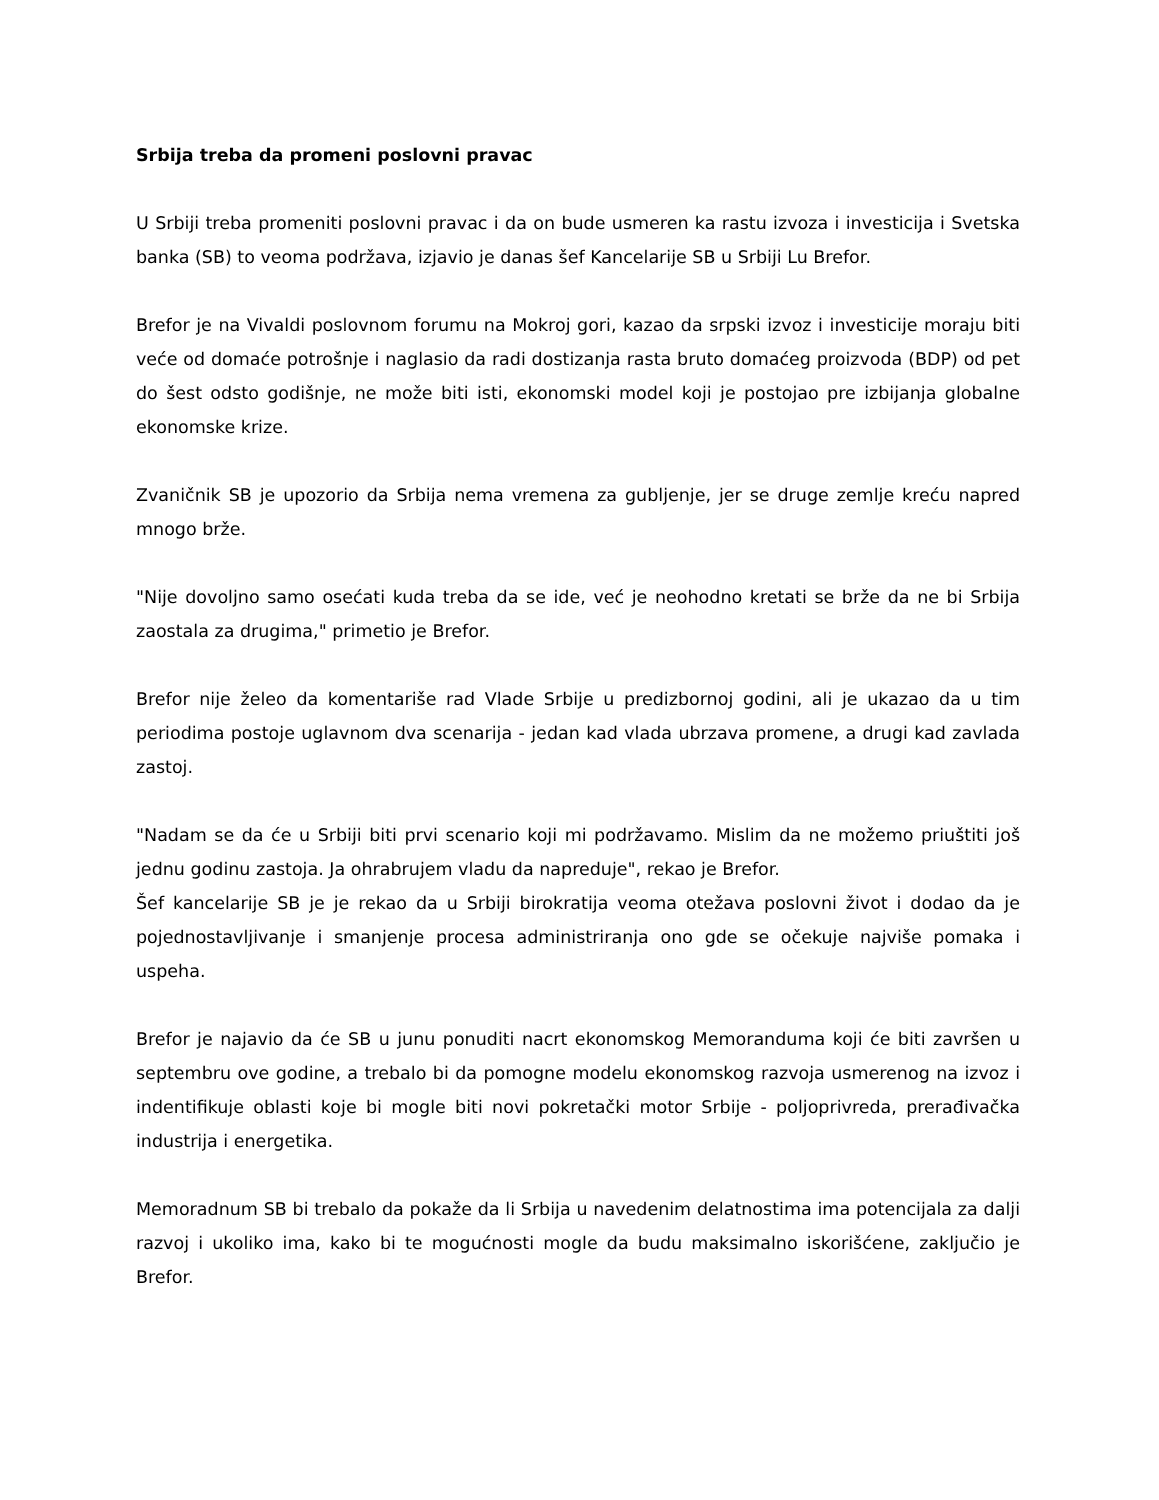Srbija treba da promeni poslovni pravac
U Srbiji treba promeniti poslovni pravac i da on bude usmeren ka rastu izvoza i investicija i Svetska banka (SB) to veoma podržava, izjavio je danas šef Kancelarije SB u Srbiji Lu Brefor.
Brefor je na Vivaldi poslovnom forumu na Mokroj gori, kazao da srpski izvoz i investicije moraju biti veće od domaće potrošnje i naglasio da radi dostizanja rasta bruto domaćeg proizvoda (BDP) od pet do šest odsto godišnje, ne može biti isti, ekonomski model koji je postojao pre izbijanja globalne ekonomske krize.
Zvaničnik SB je upozorio da Srbija nema vremena za gubljenje, jer se druge zemlje kreću napred mnogo brže.
"Nije dovoljno samo osećati kuda treba da se ide, već je neohodno kretati se brže da ne bi Srbija zaostala za drugima," primetio je Brefor.
Brefor nije želeo da komentariše rad Vlade Srbije u predizbornoj godini, ali je ukazao da u tim periodima postoje uglavnom dva scenarija - jedan kad vlada ubrzava promene, a drugi kad zavlada zastoj.
"Nadam se da će u Srbiji biti prvi scenario koji mi podržavamo. Mislim da ne možemo priuštiti još jednu godinu zastoja. Ja ohrabrujem vladu da napreduje", rekao je Brefor.
Šef kancelarije SB je je rekao da u Srbiji birokratija veoma otežava poslovni život i dodao da je pojednostavljivanje i smanjenje procesa administriranja ono gde se očekuje najviše pomaka i uspeha.
Brefor je najavio da će SB u junu ponuditi nacrt ekonomskog Memoranduma koji će biti završen u septembru ove godine, a trebalo bi da pomogne modelu ekonomskog razvoja usmerenog na izvoz i indentifikuje oblasti koje bi mogle biti novi pokretački motor Srbije - poljoprivreda, prerađivačka industrija i energetika.
Memoradnum SB bi trebalo da pokaže da li Srbija u navedenim delatnostima ima potencijala za dalji razvoj i ukoliko ima, kako bi te mogućnosti mogle da budu maksimalno iskorišćene, zaključio je Brefor.